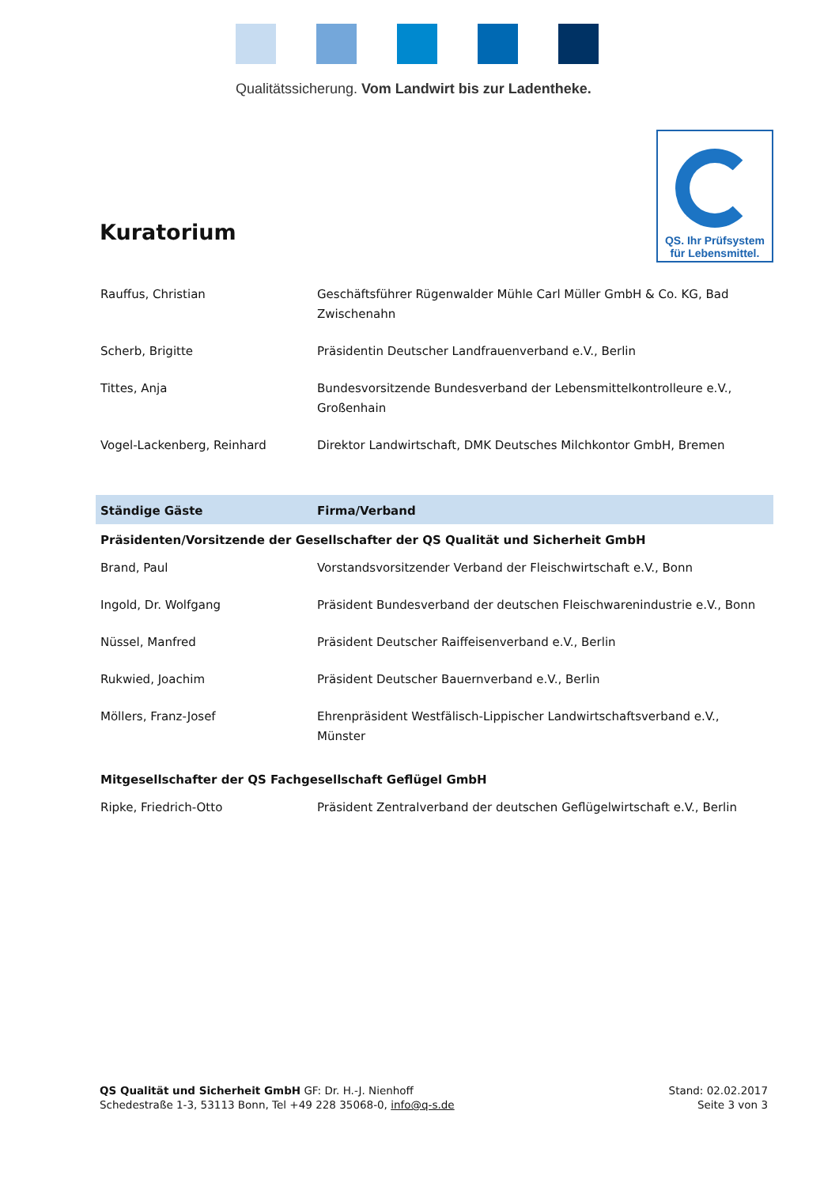Qualitätssicherung. Vom Landwirt bis zur Ladentheke.
QS. Ihr Prüfsystem
für Lebensmittel.
Kuratorium
| Rauffus, Christian | Geschäftsführer Rügenwalder Mühle Carl Müller GmbH & Co. KG, Bad Zwischenahn |
| Scherb, Brigitte | Präsidentin Deutscher Landfrauenverband e.V., Berlin |
| Tittes, Anja | Bundesvorsitzende Bundesverband der Lebensmittelkontrolleure e.V., Großenhain |
| Vogel-Lackenberg, Reinhard | Direktor Landwirtschaft, DMK Deutsches Milchkontor GmbH, Bremen |
| Ständige Gäste | Firma/Verband |
| Präsidenten/Vorsitzende der Gesellschafter der QS Qualität und Sicherheit GmbH | |
| Brand, Paul | Vorstandsvorsitzender Verband der Fleischwirtschaft e.V., Bonn |
| Ingold, Dr. Wolfgang | Präsident Bundesverband der deutschen Fleischwarenindustrie e.V., Bonn |
| Nüssel, Manfred | Präsident Deutscher Raiffeisenverband e.V., Berlin |
| Rukwied, Joachim | Präsident Deutscher Bauernverband e.V., Berlin |
| Möllers, Franz-Josef | Ehrenpräsident Westfälisch-Lippischer Landwirtschaftsverband e.V., Münster |
| Mitgesellschafter der QS Fachgesellschaft Geflügel GmbH | |
| Ripke, Friedrich-Otto | Präsident Zentralverband der deutschen Geflügelwirtschaft e.V., Berlin |
QS Qualität und Sicherheit GmbH GF: Dr. H.-J. Nienhoff
Schedestraße 1-3, 53113 Bonn, Tel +49 228 35068-0, info@q-s.de
Stand: 02.02.2017
Seite 3 von 3